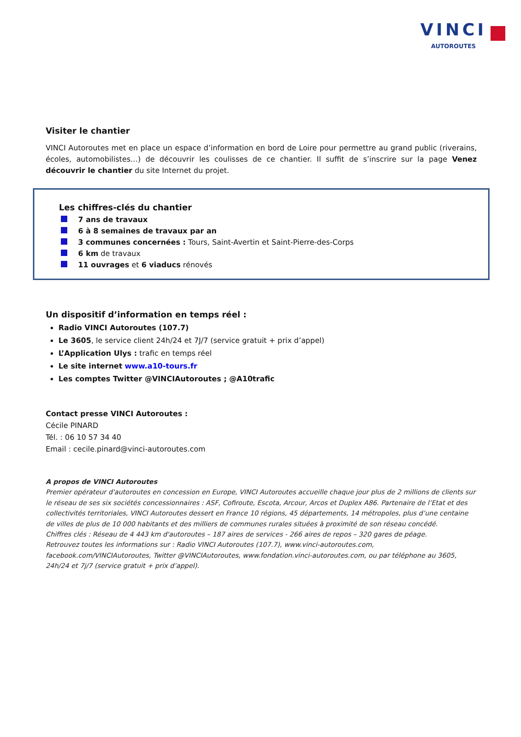VINCI
AUTOROUTES
Visiter le chantier
VINCI Autoroutes met en place un espace d’information en bord de Loire pour permettre au grand public (riverains, écoles, automobilistes…) de découvrir les coulisses de ce chantier. Il suffit de s’inscrire sur la page Venez découvrir le chantier du site Internet du projet.
Les chiffres-clés du chantier
7 ans de travaux
6 à 8 semaines de travaux par an
3 communes concernées : Tours, Saint-Avertin et Saint-Pierre-des-Corps
6 km de travaux
11 ouvrages et 6 viaducs rénovés
Un dispositif d’information en temps réel :
Radio VINCI Autoroutes (107.7)
Le 3605, le service client 24h/24 et 7J/7 (service gratuit + prix d’appel)
L’Application Ulys : trafic en temps réel
Le site internet www.a10-tours.fr
Les comptes Twitter @VINCIAutoroutes ; @A10trafic
Contact presse VINCI Autoroutes :
Cécile PINARD
Tél. : 06 10 57 34 40
Email : cecile.pinard@vinci-autoroutes.com
A propos de VINCI Autoroutes
Premier opérateur d'autoroutes en concession en Europe, VINCI Autoroutes accueille chaque jour plus de 2 millions de clients sur le réseau de ses six sociétés concessionnaires : ASF, Cofiroute, Escota, Arcour, Arcos et Duplex A86. Partenaire de l’Etat et des collectivités territoriales, VINCI Autoroutes dessert en France 10 régions, 45 départements, 14 métropoles, plus d’une centaine de villes de plus de 10 000 habitants et des milliers de communes rurales situées à proximité de son réseau concédé.
Chiffres clés : Réseau de 4 443 km d'autoroutes – 187 aires de services - 266 aires de repos – 320 gares de péage.
Retrouvez toutes les informations sur : Radio VINCI Autoroutes (107.7), www.vinci-autoroutes.com, facebook.com/VINCIAutoroutes, Twitter @VINCIAutoroutes, www.fondation.vinci-autoroutes.com, ou par téléphone au 3605, 24h/24 et 7j/7 (service gratuit + prix d’appel).